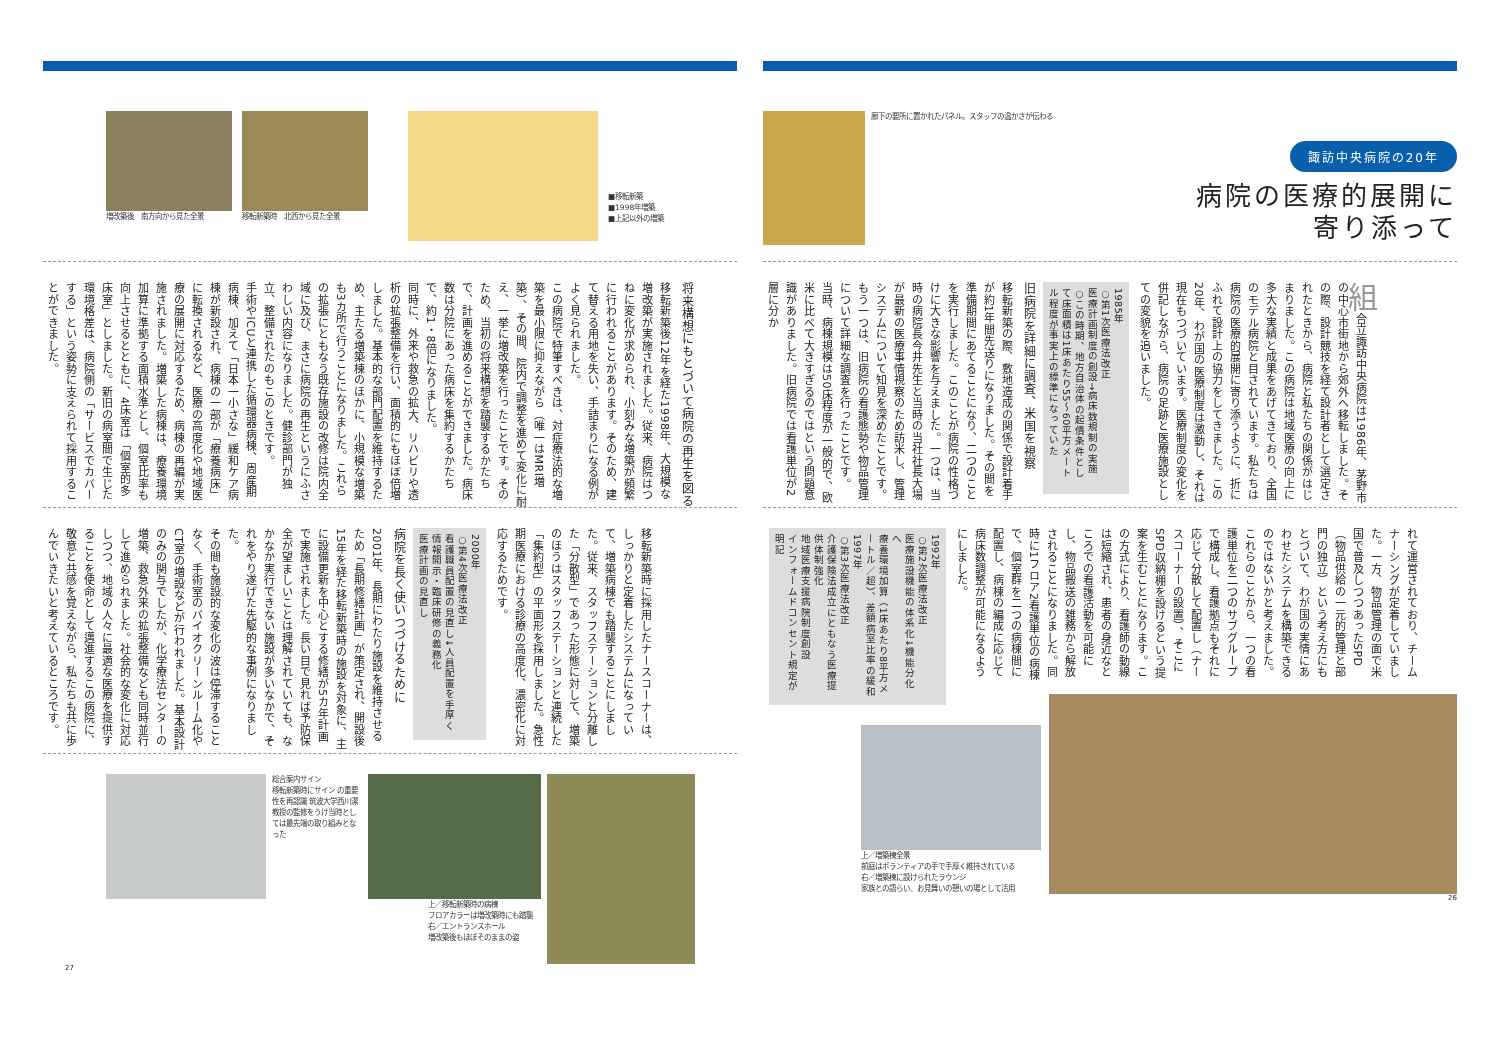廊下の要所に置かれたパネル。スタッフの温かさが伝わる
諏訪中央病院の20年
病院の医療的展開に
寄り添って
組合立諏訪中央病院は1986年、茅野市の中心市街地から郊外へ移転しました。その際、設計競技を経て設計者として選定されたときから、病院と私たちの関係がはじまりました。この病院は地域医療の向上に多大な実績と成果をあげてきており、全国のモデル病院と目されています。私たちは病院の医療的展開に寄り添うように、折にふれて設計上の協力をしてきました。この20年、わが国の医療制度は激動し、それは現在もつづいています。医療制度の変化を併記しながら、病院の足跡と医療施設としての変貌を追いました。
1985年
○第1次医療法改正
医療計画制度の創設→病床数規制の実施
○この時期、地方自治体の起債条件として床面積は1床あたり55～60平方メートル程度が事実上の標準になっていた
旧病院を詳細に調査、米国を視察
移転新築の際、敷地造成の関係で設計着手が約1年間先送りになりました。その間を準備期間にあてることになり、二つのことを実行しました。このことが病院の性格づけに大きな影響を与えました。一つは、当時の病院長今井先生と当時の当社社長大場が最新の医療事情視察のため訪米し、管理システムについて知見を深めたことです。もう一つは、旧病院の看護態勢や物品管理について詳細な調査を行ったことです。
当時、病棟規模は50床程度が一般的で、欧米に比べて大きすぎるのではという問題意識がありました。旧病院では看護単位が2層に分か
れて運営されており、チームナーシングが定着していました。一方、物品管理の面で米国で普及しつつあったSPD（物品供給の一元的管理と部門の独立）という考え方にもとづいて、わが国の実情にあわせたシステムを構築できるのではないかと考えました。
これらのことから、一つの看護単位を二つのサブグループで構成し、看護拠点もそれに応じて分散して配置し（ナースコーナーの設置）、そこにSPD収納棚を設けるという提案を生むことになります。この方式により、看護師の動線は短縮され、患者の身近なところでの看護活動を可能にし、物品搬送の雑務から解放されることになりました。同時に1フロア2看護単位の病棟で、個室群を二つの病棟間に配置し、病棟の編成に応じて病床数調整が可能になるようにしました。
1992年
○第2次医療法改正
医療施設機能の体系化↓機能分化へ
療養環境加算（1床あたり8平方メートル／超）、差額病室比率の緩和
1997年
○第3次医療法改正
介護保険法成立にともなう医療提供体制強化
地域医療支援病院制度創設
インフォームドコンセント規定が明記
上／増築棟全景
前庭はボランティアの手で手厚く維持されている
右／増築棟に設けられたラウンジ
家族との語らい、お見舞いの憩いの場として活用
26
増改築後　南方向から見た全景 移転新築時　北西から見た全景
■移転新築
■1998年増築
■上記以外の増築
将来構想にもとづいて病院の再生を図る
移転新築後12年を経た1998年、大規模な増改築が実施されました。従来、病院はつねに変化が求められ、小刻みな増築が頻繁に行われることがあります。そのため、建て替える用地を失い、手詰まりになる例がよく見られました。
この病院で特筆すべきは、対症療法的な増築を最小限に抑えながら（唯一はMRI増築）、その間、院内で調整を進めて変化に耐え、一挙に増改築を行ったことです。そのため、当初の将来構想を踏襲するかたちで、計画を進めることができました。病床数は分院にあった病床を集約するかたちで、約1・8倍になりました。
同時に、外来や救急の拡大、リハビリや透析の拡張整備を行い、面積的にもほぼ倍増しました。基本的な部門配置を維持するため、主たる増築棟のほかに、小規模な増築も3カ所で行うことになりました。これらの拡張にともなう既存施設の改修は院内全域に及び、まさに病院の再生というにふさわしい内容になりました。健診部門が独立、整備されたのもこのときです。
手術やICUと連携した循環器病棟、周産期病棟、加えて「日本一小さな」緩和ケア病棟が新設され、病棟の一部が「療養病床」に転換されるなど、医療の高度化や地域医療の展開に対応するため、病棟の再編が実施されました。増築した病棟は、療養環境加算に準拠する面積水準とし、個室比率も向上させるとともに、4床室は「個室的多床室」としました。新旧の病室間で生じた環境格差は、病院側の「サービスでカバーする」という姿勢に支えられて採用することができました。
移転新築時に採用したナースコーナーは、しっかりと定着したシステムになっていて、増築病棟でも踏襲することにしました。従来、スタッフステーションと分離した「分散型」であった形態に対して、増築のほうはスタッフステーションと連続した「集約型」の平面形を採用しました。急性期医療における診療の高度化、濃密化に対応するためです。
2000年
○第4次医療法改正
看護職員配置の見直し↓人員配置を手厚く
情報開示・臨床研修の義務化
医療計画の見直し
病院を長く使いつづけるために
2001年、長期にわたり施設を維持させるため「長期修繕計画」が策定され、開設後15年を経た移転新築時の施設を対象に、主に設備更新を中心とする修繕が5カ年計画で実施されました。長い目で見れば予防保全が望ましいことは理解されていても、なかなか実行できない施設が多いなかで、それをやり遂げた先駆的な事例になりました。
その間も施設的な変化の波は停滞することなく、手術室のバイオクリーンルーム化やCT室の増設などが行われました。基本設計のみの関与でしたが、化学療法センターの増築、救急外来の拡張整備なども同時並行して進められました。社会的な変化に対応しつつ、地域の人々に最適な医療を提供することを使命として邁進するこの病院に、敬意と共感を覚えながら、私たちも共に歩んでいきたいと考えているところです。
総合案内サイン
移転新築時にサイン の重要性を再認識 筑波大学西川潔教授の監修をうけ当時としては最先端の取り組みとなった
上／移転新築時の病棟
フロアカラーは増改築時にも踏襲
右／エントランスホール
増改築後もほぼそのままの姿
27